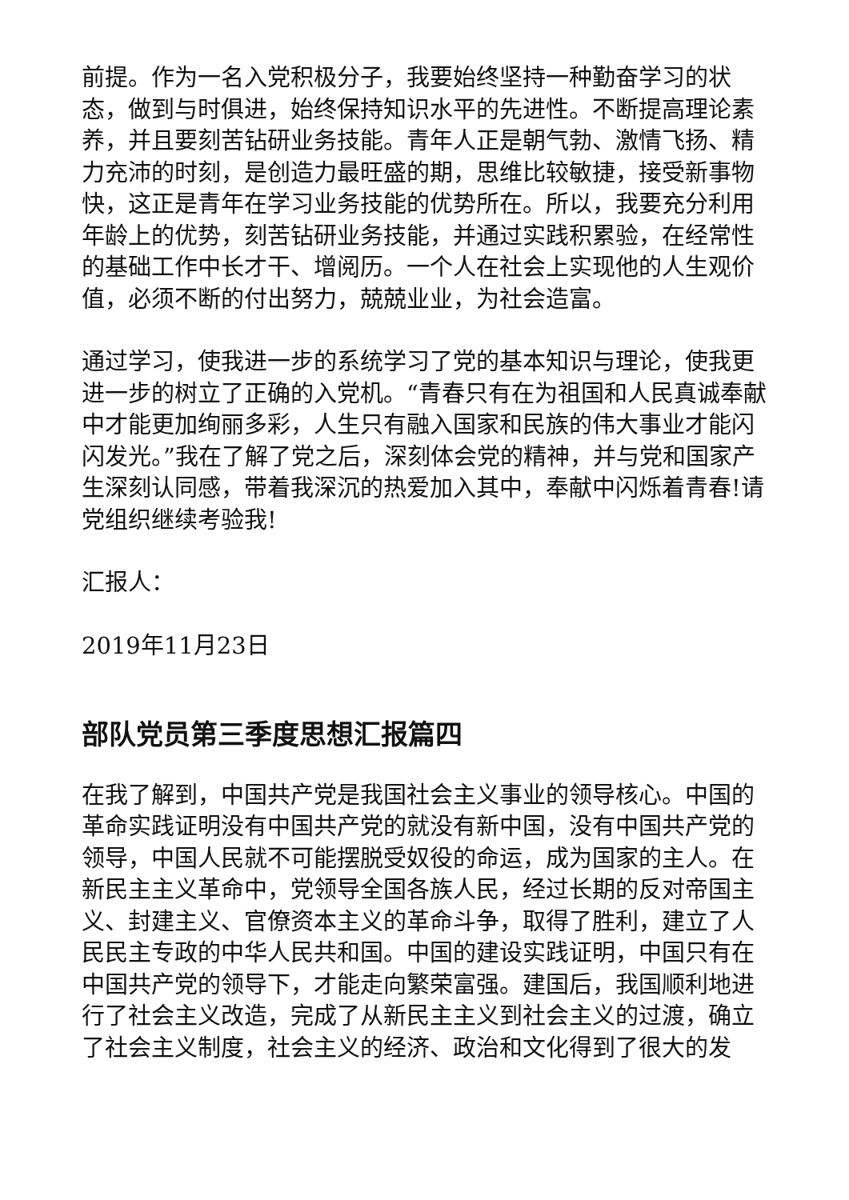前提。作为一名入党积极分子，我要始终坚持一种勤奋学习的状态，做到与时俱进，始终保持知识水平的先进性。不断提高理论素养，并且要刻苦钻研业务技能。青年人正是朝气勃、激情飞扬、精力充沛的时刻，是创造力最旺盛的期，思维比较敏捷，接受新事物快，这正是青年在学习业务技能的优势所在。所以，我要充分利用年龄上的优势，刻苦钻研业务技能，并通过实践积累验，在经常性的基础工作中长才干、增阅历。一个人在社会上实现他的人生观价值，必须不断的付出努力，兢兢业业，为社会造富。
通过学习，使我进一步的系统学习了党的基本知识与理论，使我更进一步的树立了正确的入党机。“青春只有在为祖国和人民真诚奉献中才能更加绚丽多彩，人生只有融入国家和民族的伟大事业才能闪闪发光。”我在了解了党之后，深刻体会党的精神，并与党和国家产生深刻认同感，带着我深沉的热爱加入其中，奉献中闪烁着青春!请党组织继续考验我!
汇报人：
2019年11月23日
部队党员第三季度思想汇报篇四
在我了解到，中国共产党是我国社会主义事业的领导核心。中国的革命实践证明没有中国共产党的就没有新中国，没有中国共产党的领导，中国人民就不可能摆脱受奴役的命运，成为国家的主人。在新民主主义革命中，党领导全国各族人民，经过长期的反对帝国主义、封建主义、官僚资本主义的革命斗争，取得了胜利，建立了人民民主专政的中华人民共和国。中国的建设实践证明，中国只有在中国共产党的领导下，才能走向繁荣富强。建国后，我国顺利地进行了社会主义改造，完成了从新民主主义到社会主义的过渡，确立了社会主义制度，社会主义的经济、政治和文化得到了很大的发